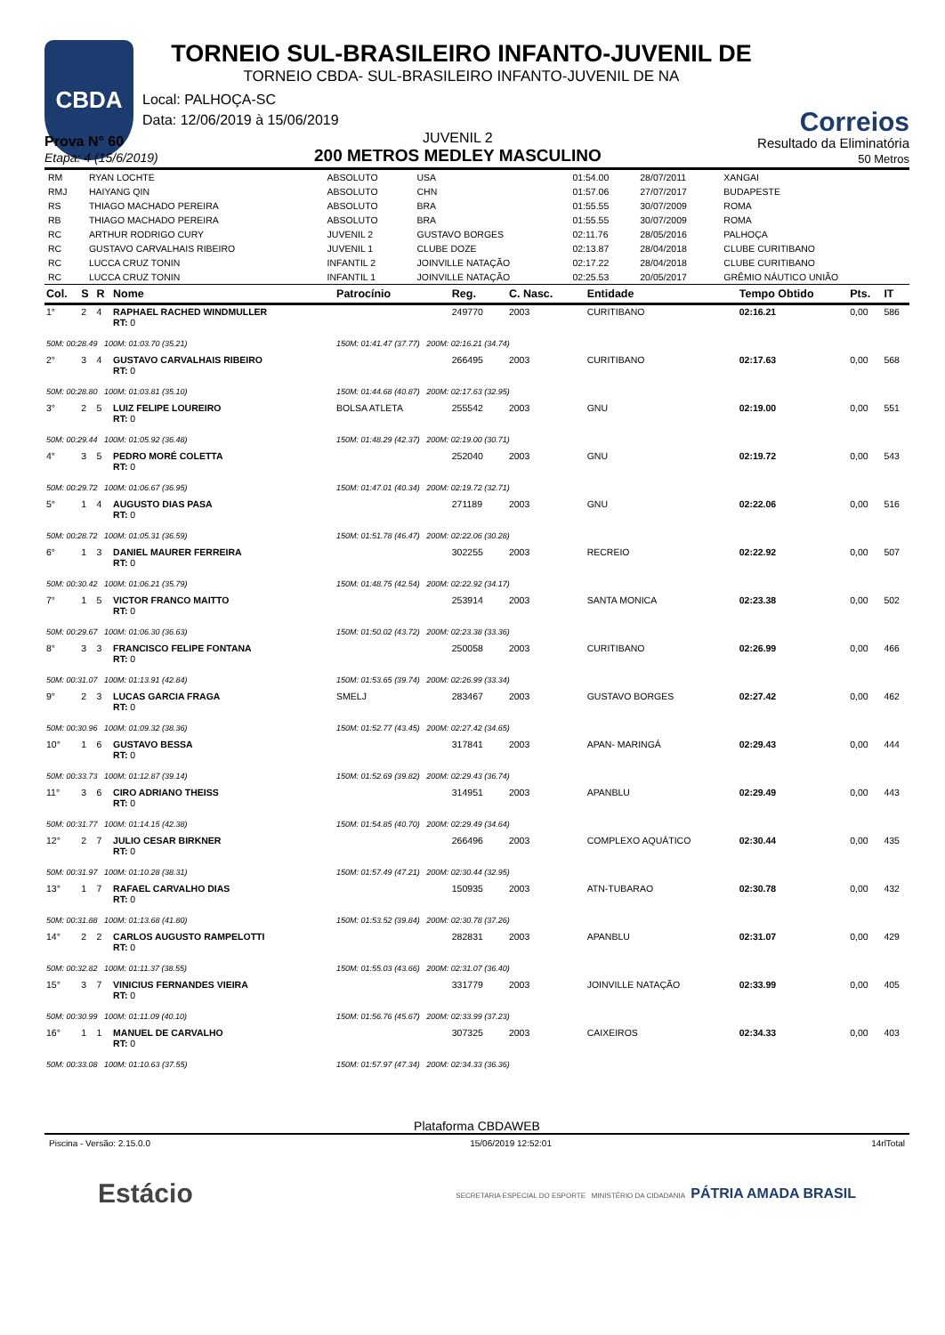CBDA
TORNEIO SUL-BRASILEIRO INFANTO-JUVENIL DE
TORNEIO CBDA- SUL-BRASILEIRO INFANTO-JUVENIL DE NA
Correios
Local: PALHOÇA-SC
Data: 12/06/2019 à 15/06/2019
Prova N° 60
Etapa: 4 (15/6/2019)
JUVENIL 2
200 METROS MEDLEY MASCULINO
Resultado da Eliminatória
50 Metros
| RM | RYAN LOCHTE | ABSOLUTO | USA | 01:54.00 | 28/07/2011 | XANGAI |
| RMJ | HAIYANG QIN | ABSOLUTO | CHN | 01:57.06 | 27/07/2017 | BUDAPESTE |
| RS | THIAGO MACHADO PEREIRA | ABSOLUTO | BRA | 01:55.55 | 30/07/2009 | ROMA |
| RB | THIAGO MACHADO PEREIRA | ABSOLUTO | BRA | 01:55.55 | 30/07/2009 | ROMA |
| RC | ARTHUR RODRIGO CURY | JUVENIL 2 | GUSTAVO BORGES | 02:11.76 | 28/05/2016 | PALHOÇA |
| RC | GUSTAVO CARVALHAIS RIBEIRO | JUVENIL 1 | CLUBE DOZE | 02:13.87 | 28/04/2018 | CLUBE CURITIBANO |
| RC | LUCCA CRUZ TONIN | INFANTIL 2 | JOINVILLE NATAÇÃO | 02:17.22 | 28/04/2018 | CLUBE CURITIBANO |
| RC | LUCCA CRUZ TONIN | INFANTIL 1 | JOINVILLE NATAÇÃO | 02:25.53 | 20/05/2017 | GRÊMIO NÁUTICO UNIÃO |
| Col. | S | R | Nome | Patrocínio | Reg. | C. Nasc. | Entidade | Tempo Obtido | Pts. | IT |
| --- | --- | --- | --- | --- | --- | --- | --- | --- | --- | --- |
| 1° | 2 | 4 | RAPHAEL RACHED WINDMULLER RT: 0 | | 249770 | 2003 | CURITIBANO | 02:16.21 | 0,00 | 586 |
| 50M: 00:28.49 100M: 01:03.70 (35.21) | | | | 150M: 01:41.47 (37.77) 200M: 02:16.21 (34.74) | | | | | | |
| 2° | 3 | 4 | GUSTAVO CARVALHAIS RIBEIRO RT: 0 | | 266495 | 2003 | CURITIBANO | 02:17.63 | 0,00 | 568 |
| 50M: 00:28.80 100M: 01:03.81 (35.10) | | | | 150M: 01:44.68 (40.87) 200M: 02:17.63 (32.95) | | | | | | |
| 3° | 2 | 5 | LUIZ FELIPE LOUREIRO RT: 0 | BOLSA ATLETA | 255542 | 2003 | GNU | 02:19.00 | 0,00 | 551 |
| 50M: 00:29.44 100M: 01:05.92 (36.48) | | | | 150M: 01:48.29 (42.37) 200M: 02:19.00 (30.71) | | | | | | |
| 4° | 3 | 5 | PEDRO MORÉ COLETTA RT: 0 | | 252040 | 2003 | GNU | 02:19.72 | 0,00 | 543 |
| 50M: 00:29.72 100M: 01:06.67 (36.95) | | | | 150M: 01:47.01 (40.34) 200M: 02:19.72 (32.71) | | | | | | |
| 5° | 1 | 4 | AUGUSTO DIAS PASA RT: 0 | | 271189 | 2003 | GNU | 02:22.06 | 0,00 | 516 |
| 50M: 00:28.72 100M: 01:05.31 (36.59) | | | | 150M: 01:51.78 (46.47) 200M: 02:22.06 (30.28) | | | | | | |
| 6° | 1 | 3 | DANIEL MAURER FERREIRA RT: 0 | | 302255 | 2003 | RECREIO | 02:22.92 | 0,00 | 507 |
| 50M: 00:30.42 100M: 01:06.21 (35.79) | | | | 150M: 01:48.75 (42.54) 200M: 02:22.92 (34.17) | | | | | | |
| 7° | 1 | 5 | VICTOR FRANCO MAITTO RT: 0 | | 253914 | 2003 | SANTA MONICA | 02:23.38 | 0,00 | 502 |
| 50M: 00:29.67 100M: 01:06.30 (36.63) | | | | 150M: 01:50.02 (43.72) 200M: 02:23.38 (33.36) | | | | | | |
| 8° | 3 | 3 | FRANCISCO FELIPE FONTANA RT: 0 | | 250058 | 2003 | CURITIBANO | 02:26.99 | 0,00 | 466 |
| 50M: 00:31.07 100M: 01:13.91 (42.84) | | | | 150M: 01:53.65 (39.74) 200M: 02:26.99 (33.34) | | | | | | |
| 9° | 2 | 3 | LUCAS GARCIA FRAGA RT: 0 | SMELJ | 283467 | 2003 | GUSTAVO BORGES | 02:27.42 | 0,00 | 462 |
| 50M: 00:30.96 100M: 01:09.32 (38.36) | | | | 150M: 01:52.77 (43.45) 200M: 02:27.42 (34.65) | | | | | | |
| 10° | 1 | 6 | GUSTAVO BESSA RT: 0 | | 317841 | 2003 | APAN- MARINGÁ | 02:29.43 | 0,00 | 444 |
| 50M: 00:33.73 100M: 01:12.87 (39.14) | | | | 150M: 01:52.69 (39.82) 200M: 02:29.43 (36.74) | | | | | | |
| 11° | 3 | 6 | CIRO ADRIANO THEISS RT: 0 | | 314951 | 2003 | APANBLU | 02:29.49 | 0,00 | 443 |
| 50M: 00:31.77 100M: 01:14.15 (42.38) | | | | 150M: 01:54.85 (40.70) 200M: 02:29.49 (34.64) | | | | | | |
| 12° | 2 | 7 | JULIO CESAR BIRKNER RT: 0 | | 266496 | 2003 | COMPLEXO AQUÁTICO | 02:30.44 | 0,00 | 435 |
| 50M: 00:31.97 100M: 01:10.28 (38.31) | | | | 150M: 01:57.49 (47.21) 200M: 02:30.44 (32.95) | | | | | | |
| 13° | 1 | 7 | RAFAEL CARVALHO DIAS RT: 0 | | 150935 | 2003 | ATN-TUBARAO | 02:30.78 | 0,00 | 432 |
| 50M: 00:31.88 100M: 01:13.68 (41.80) | | | | 150M: 01:53.52 (39.84) 200M: 02:30.78 (37.26) | | | | | | |
| 14° | 2 | 2 | CARLOS AUGUSTO RAMPELOTTI RT: 0 | | 282831 | 2003 | APANBLU | 02:31.07 | 0,00 | 429 |
| 50M: 00:32.82 100M: 01:11.37 (38.55) | | | | 150M: 01:55.03 (43.66) 200M: 02:31.07 (36.40) | | | | | | |
| 15° | 3 | 7 | VINICIUS FERNANDES VIEIRA RT: 0 | | 331779 | 2003 | JOINVILLE NATAÇÃO | 02:33.99 | 0,00 | 405 |
| 50M: 00:30.99 100M: 01:11.09 (40.10) | | | | 150M: 01:56.76 (45.67) 200M: 02:33.99 (37.23) | | | | | | |
| 16° | 1 | 1 | MANUEL DE CARVALHO RT: 0 | | 307325 | 2003 | CAIXEIROS | 02:34.33 | 0,00 | 403 |
| 50M: 00:33.08 100M: 01:10.63 (37.55) | | | | 150M: 01:57.97 (47.34) 200M: 02:34.33 (36.36) | | | | | | |
Plataforma CBDAWEB
Piscina - Versão: 2.15.0.0 15/06/2019 12:52:01 14rlTotal
Estácio SECRETARIA ESPECIAL DO ESPORTE MINISTÉRIO DA CIDADANIA PÁTRIA AMADA BRASIL